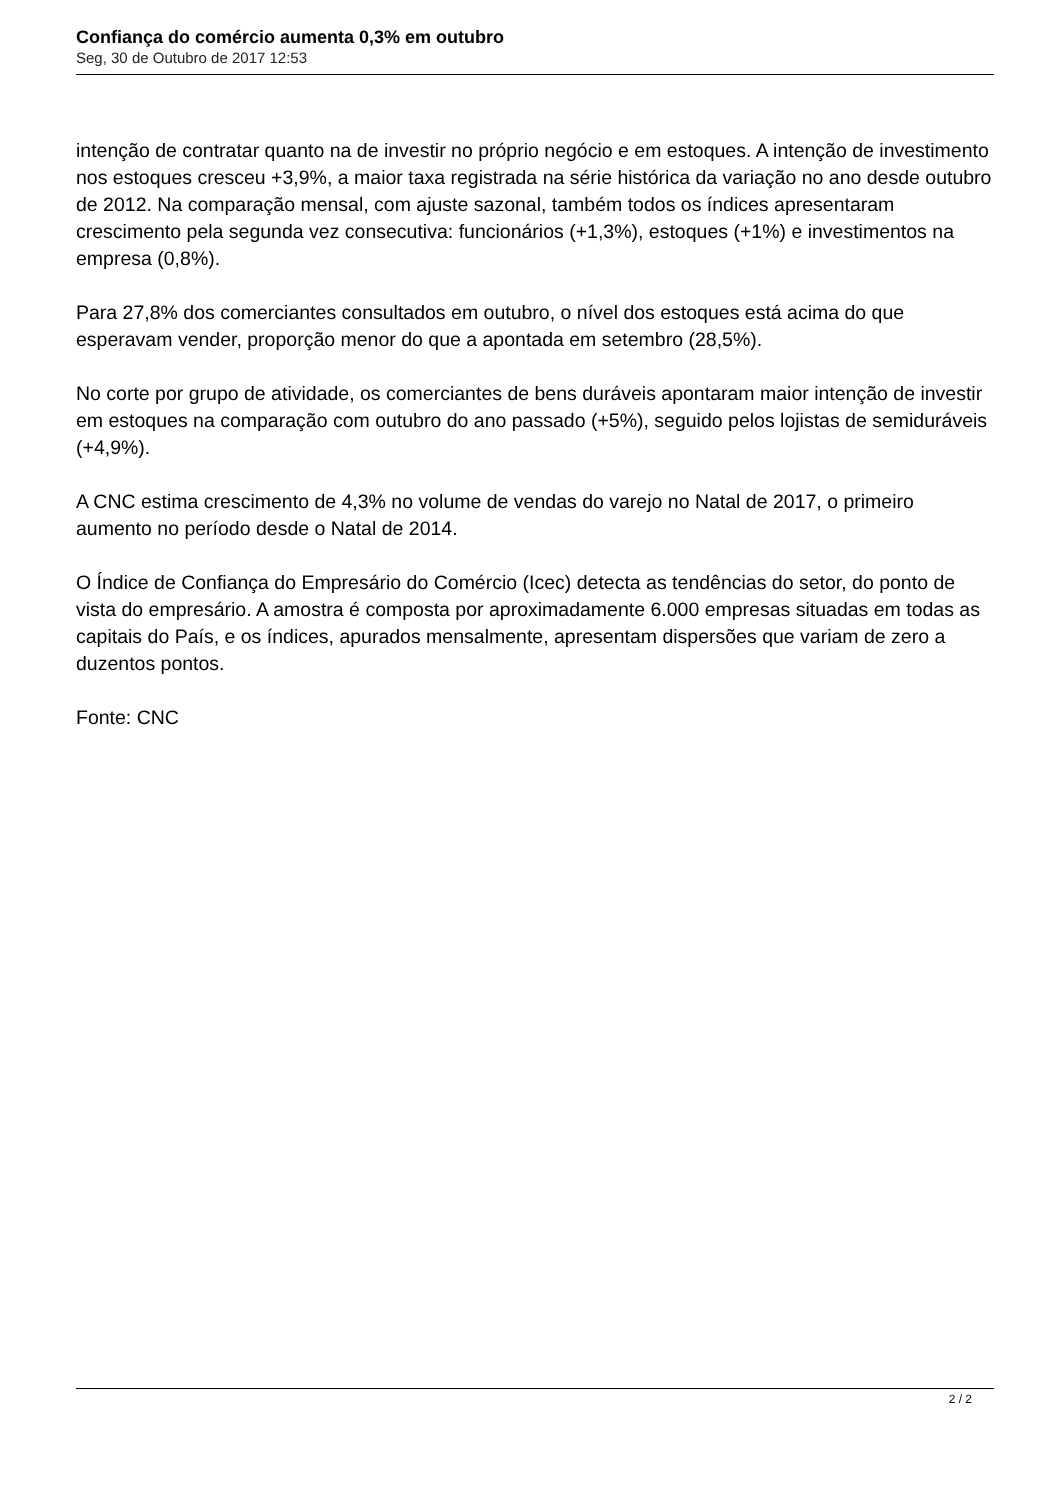Confiança do comércio aumenta 0,3% em outubro
Seg, 30 de Outubro de 2017 12:53
intenção de contratar quanto na de investir no próprio negócio e em estoques. A intenção de investimento nos estoques cresceu +3,9%, a maior taxa registrada na série histórica da variação no ano desde outubro de 2012. Na comparação mensal, com ajuste sazonal, também todos os índices apresentaram crescimento pela segunda vez consecutiva: funcionários (+1,3%), estoques (+1%) e investimentos na empresa (0,8%).
Para 27,8% dos comerciantes consultados em outubro, o nível dos estoques está acima do que esperavam vender, proporção menor do que a apontada em setembro (28,5%).
No corte por grupo de atividade, os comerciantes de bens duráveis apontaram maior intenção de investir em estoques na comparação com outubro do ano passado (+5%), seguido pelos lojistas de semiduráveis (+4,9%).
A CNC estima crescimento de 4,3% no volume de vendas do varejo no Natal de 2017, o primeiro aumento no período desde o Natal de 2014.
O Índice de Confiança do Empresário do Comércio (Icec) detecta as tendências do setor, do ponto de vista do empresário. A amostra é composta por aproximadamente 6.000 empresas situadas em todas as capitais do País, e os índices, apurados mensalmente, apresentam dispersões que variam de zero a duzentos pontos.
Fonte: CNC
2 / 2